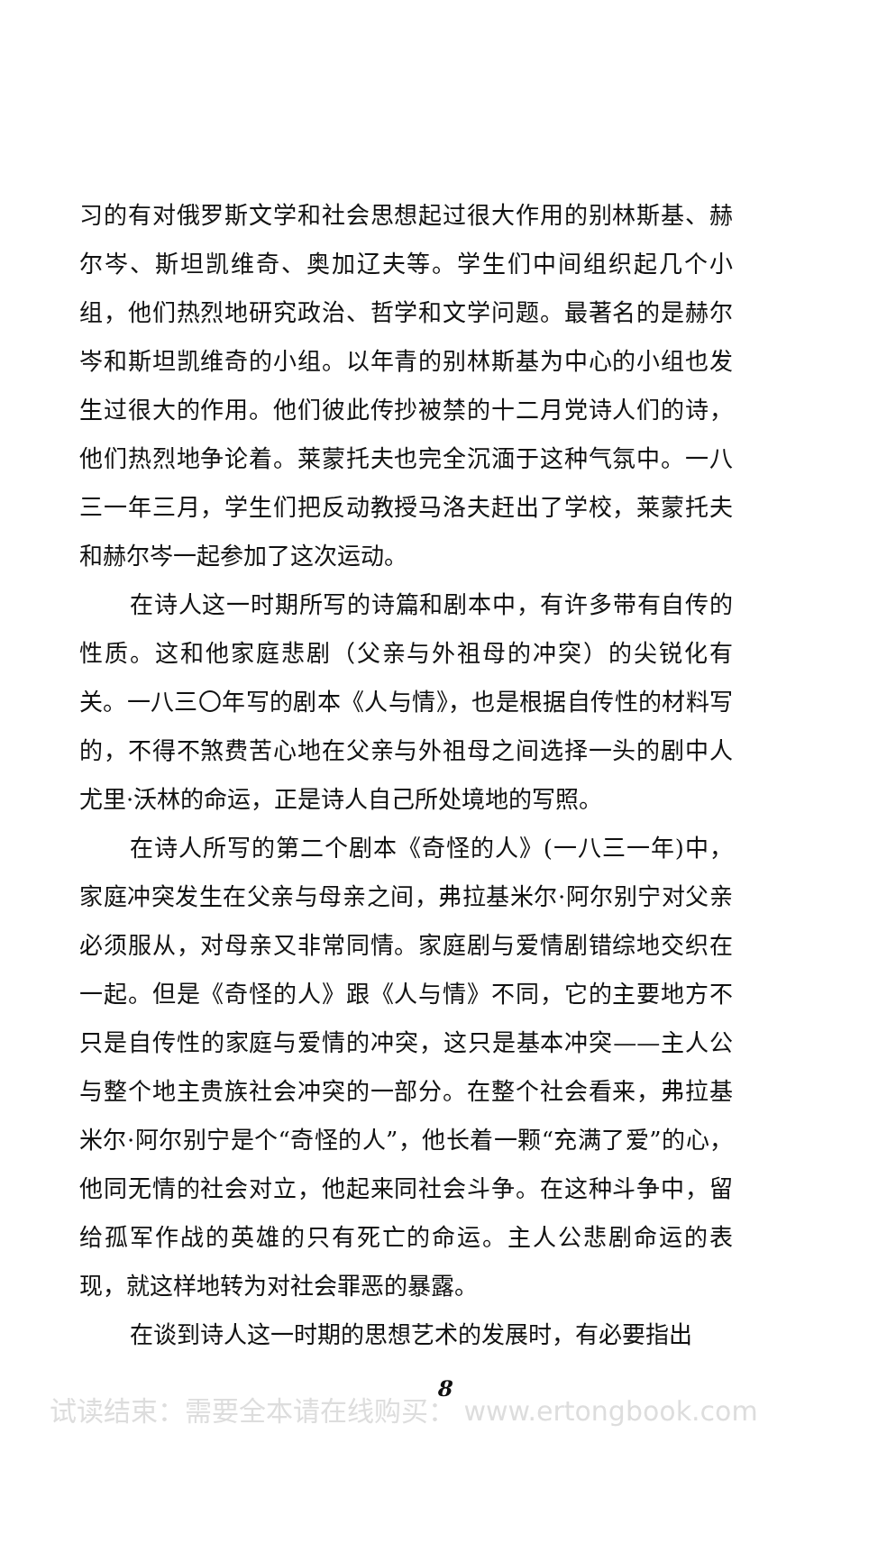习的有对俄罗斯文学和社会思想起过很大作用的别林斯基、赫尔岑、斯坦凯维奇、奥加辽夫等。学生们中间组织起几个小组，他们热烈地研究政治、哲学和文学问题。最著名的是赫尔岑和斯坦凯维奇的小组。以年青的别林斯基为中心的小组也发生过很大的作用。他们彼此传抄被禁的十二月党诗人们的诗，他们热烈地争论着。莱蒙托夫也完全沉湎于这种气氛中。一八三一年三月，学生们把反动教授马洛夫赶出了学校，莱蒙托夫和赫尔岑一起参加了这次运动。
在诗人这一时期所写的诗篇和剧本中，有许多带有自传的性质。这和他家庭悲剧（父亲与外祖母的冲突）的尖锐化有关。一八三〇年写的剧本《人与情》，也是根据自传性的材料写的，不得不煞费苦心地在父亲与外祖母之间选择一头的剧中人尤里·沃林的命运，正是诗人自己所处境地的写照。
在诗人所写的第二个剧本《奇怪的人》(一八三一年)中，家庭冲突发生在父亲与母亲之间，弗拉基米尔·阿尔别宁对父亲必须服从，对母亲又非常同情。家庭剧与爱情剧错综地交织在一起。但是《奇怪的人》跟《人与情》不同，它的主要地方不只是自传性的家庭与爱情的冲突，这只是基本冲突——主人公与整个地主贵族社会冲突的一部分。在整个社会看来，弗拉基米尔·阿尔别宁是个“奇怪的人”，他长着一颗“充满了爱”的心，他同无情的社会对立，他起来同社会斗争。在这种斗争中，留给孤军作战的英雄的只有死亡的命运。主人公悲剧命运的表现，就这样地转为对社会罪恶的暴露。
在谈到诗人这一时期的思想艺术的发展时，有必要指出
8
试读结束：需要全本请在线购买： www.ertongbook.com